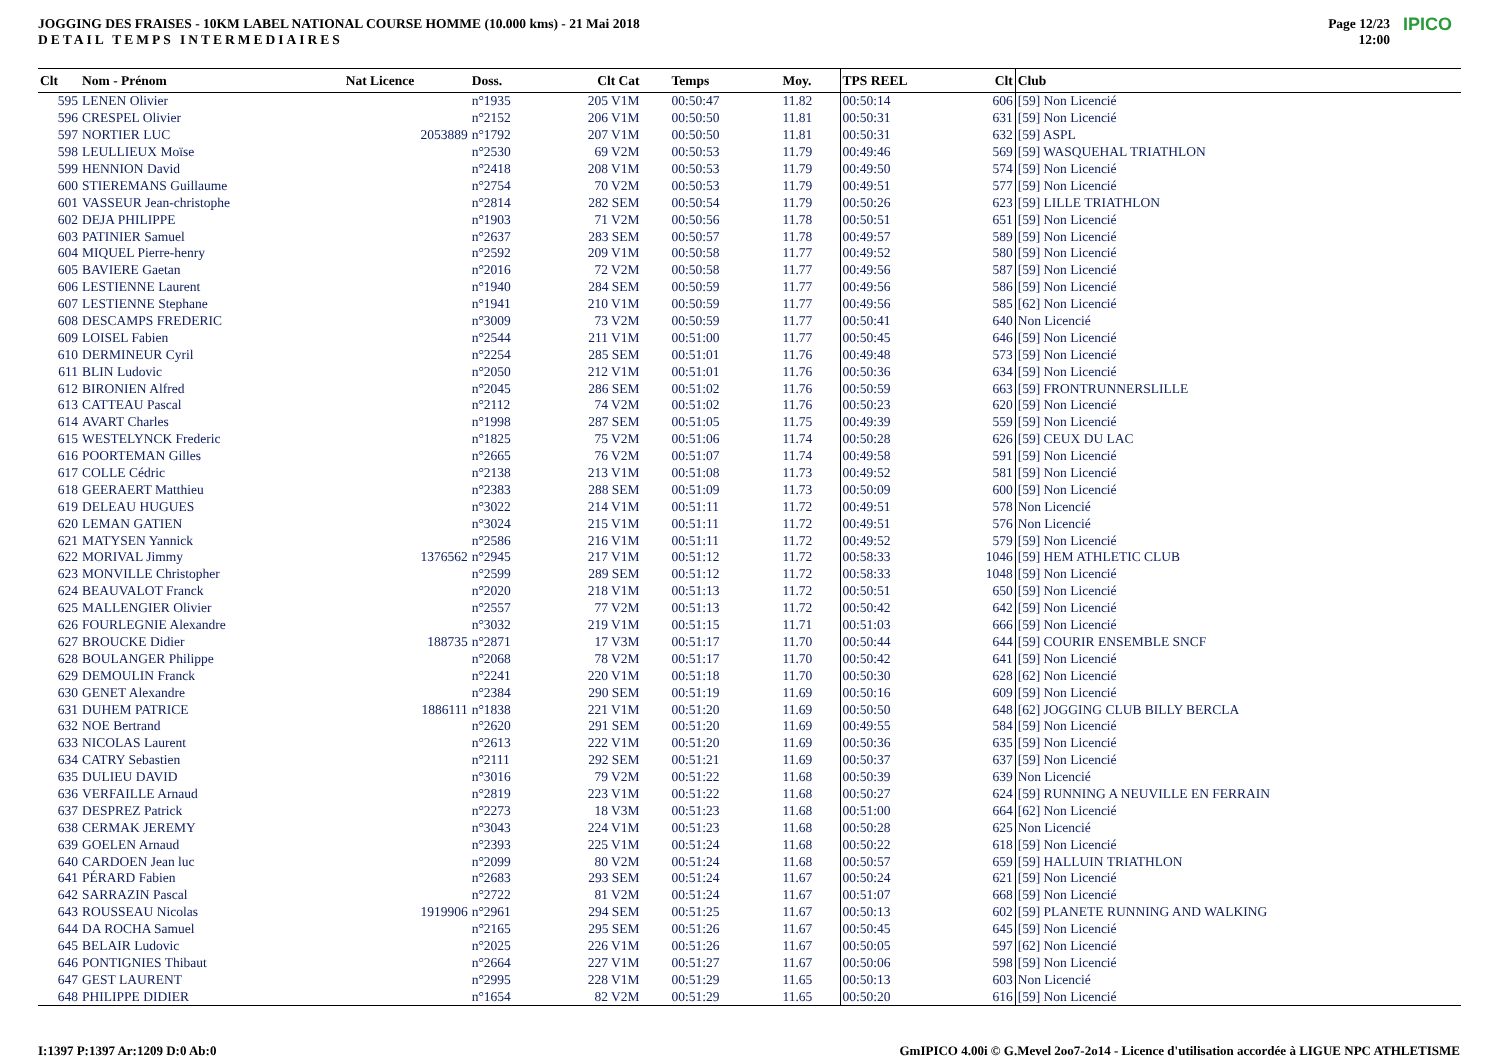JOGGING DES FRAISES - 10KM LABEL NATIONAL COURSE HOMME (10.000 kms) - 21 Mai 2018
DETAIL TEMPS INTERMEDIAIRES
Page 12/23
12:00
IPICO
| Clt | Nom - Prénom | Nat Licence | Doss. | Clt Cat | Temps | Moy. | TPS REEL | Clt | Club |
| --- | --- | --- | --- | --- | --- | --- | --- | --- | --- |
| 595 | LENEN Olivier | | n°1935 | 205 V1M | 00:50:47 | 11.82 | 00:50:14 | 606 | [59] Non Licencié |
| 596 | CRESPEL Olivier | | n°2152 | 206 V1M | 00:50:50 | 11.81 | 00:50:31 | 631 | [59] Non Licencié |
| 597 | NORTIER LUC | 2053889 | n°1792 | 207 V1M | 00:50:50 | 11.81 | 00:50:31 | 632 | [59] ASPL |
| 598 | LEULLIEUX Moïse | | n°2530 | 69 V2M | 00:50:53 | 11.79 | 00:49:46 | 569 | [59] WASQUEHAL TRIATHLON |
| 599 | HENNION David | | n°2418 | 208 V1M | 00:50:53 | 11.79 | 00:49:50 | 574 | [59] Non Licencié |
| 600 | STIEREMANS Guillaume | | n°2754 | 70 V2M | 00:50:53 | 11.79 | 00:49:51 | 577 | [59] Non Licencié |
| 601 | VASSEUR Jean-christophe | | n°2814 | 282 SEM | 00:50:54 | 11.79 | 00:50:26 | 623 | [59] LILLE TRIATHLON |
| 602 | DEJA PHILIPPE | | n°1903 | 71 V2M | 00:50:56 | 11.78 | 00:50:51 | 651 | [59] Non Licencié |
| 603 | PATINIER Samuel | | n°2637 | 283 SEM | 00:50:57 | 11.78 | 00:49:57 | 589 | [59] Non Licencié |
| 604 | MIQUEL Pierre-henry | | n°2592 | 209 V1M | 00:50:58 | 11.77 | 00:49:52 | 580 | [59] Non Licencié |
| 605 | BAVIERE Gaetan | | n°2016 | 72 V2M | 00:50:58 | 11.77 | 00:49:56 | 587 | [59] Non Licencié |
| 606 | LESTIENNE Laurent | | n°1940 | 284 SEM | 00:50:59 | 11.77 | 00:49:56 | 586 | [59] Non Licencié |
| 607 | LESTIENNE Stephane | | n°1941 | 210 V1M | 00:50:59 | 11.77 | 00:49:56 | 585 | [62] Non Licencié |
| 608 | DESCAMPS FREDERIC | | n°3009 | 73 V2M | 00:50:59 | 11.77 | 00:50:41 | 640 | Non Licencié |
| 609 | LOISEL Fabien | | n°2544 | 211 V1M | 00:51:00 | 11.77 | 00:50:45 | 646 | [59] Non Licencié |
| 610 | DERMINEUR Cyril | | n°2254 | 285 SEM | 00:51:01 | 11.76 | 00:49:48 | 573 | [59] Non Licencié |
| 611 | BLIN Ludovic | | n°2050 | 212 V1M | 00:51:01 | 11.76 | 00:50:36 | 634 | [59] Non Licencié |
| 612 | BIRONIEN Alfred | | n°2045 | 286 SEM | 00:51:02 | 11.76 | 00:50:59 | 663 | [59] FRONTRUNNERSLILLE |
| 613 | CATTEAU Pascal | | n°2112 | 74 V2M | 00:51:02 | 11.76 | 00:50:23 | 620 | [59] Non Licencié |
| 614 | AVART Charles | | n°1998 | 287 SEM | 00:51:05 | 11.75 | 00:49:39 | 559 | [59] Non Licencié |
| 615 | WESTELYNCK Frederic | | n°1825 | 75 V2M | 00:51:06 | 11.74 | 00:50:28 | 626 | [59] CEUX DU LAC |
| 616 | POORTEMAN Gilles | | n°2665 | 76 V2M | 00:51:07 | 11.74 | 00:49:58 | 591 | [59] Non Licencié |
| 617 | COLLE Cédric | | n°2138 | 213 V1M | 00:51:08 | 11.73 | 00:49:52 | 581 | [59] Non Licencié |
| 618 | GEERAERT Matthieu | | n°2383 | 288 SEM | 00:51:09 | 11.73 | 00:50:09 | 600 | [59] Non Licencié |
| 619 | DELEAU HUGUES | | n°3022 | 214 V1M | 00:51:11 | 11.72 | 00:49:51 | 578 | Non Licencié |
| 620 | LEMAN GATIEN | | n°3024 | 215 V1M | 00:51:11 | 11.72 | 00:49:51 | 576 | Non Licencié |
| 621 | MATYSEN Yannick | | n°2586 | 216 V1M | 00:51:11 | 11.72 | 00:49:52 | 579 | [59] Non Licencié |
| 622 | MORIVAL Jimmy | 1376562 | n°2945 | 217 V1M | 00:51:12 | 11.72 | 00:58:33 | 1046 | [59] HEM ATHLETIC CLUB |
| 623 | MONVILLE Christopher | | n°2599 | 289 SEM | 00:51:12 | 11.72 | 00:58:33 | 1048 | [59] Non Licencié |
| 624 | BEAUVALOT Franck | | n°2020 | 218 V1M | 00:51:13 | 11.72 | 00:50:51 | 650 | [59] Non Licencié |
| 625 | MALLENGIER Olivier | | n°2557 | 77 V2M | 00:51:13 | 11.72 | 00:50:42 | 642 | [59] Non Licencié |
| 626 | FOURLEGNIE Alexandre | | n°3032 | 219 V1M | 00:51:15 | 11.71 | 00:51:03 | 666 | [59] Non Licencié |
| 627 | BROUCKE Didier | 188735 | n°2871 | 17 V3M | 00:51:17 | 11.70 | 00:50:44 | 644 | [59] COURIR ENSEMBLE SNCF |
| 628 | BOULANGER Philippe | | n°2068 | 78 V2M | 00:51:17 | 11.70 | 00:50:42 | 641 | [59] Non Licencié |
| 629 | DEMOULIN Franck | | n°2241 | 220 V1M | 00:51:18 | 11.70 | 00:50:30 | 628 | [62] Non Licencié |
| 630 | GENET Alexandre | | n°2384 | 290 SEM | 00:51:19 | 11.69 | 00:50:16 | 609 | [59] Non Licencié |
| 631 | DUHEM PATRICE | 1886111 | n°1838 | 221 V1M | 00:51:20 | 11.69 | 00:50:50 | 648 | [62] JOGGING CLUB BILLY BERCLA |
| 632 | NOE Bertrand | | n°2620 | 291 SEM | 00:51:20 | 11.69 | 00:49:55 | 584 | [59] Non Licencié |
| 633 | NICOLAS Laurent | | n°2613 | 222 V1M | 00:51:20 | 11.69 | 00:50:36 | 635 | [59] Non Licencié |
| 634 | CATRY Sebastien | | n°2111 | 292 SEM | 00:51:21 | 11.69 | 00:50:37 | 637 | [59] Non Licencié |
| 635 | DULIEU DAVID | | n°3016 | 79 V2M | 00:51:22 | 11.68 | 00:50:39 | 639 | Non Licencié |
| 636 | VERFAILLE Arnaud | | n°2819 | 223 V1M | 00:51:22 | 11.68 | 00:50:27 | 624 | [59] RUNNING A NEUVILLE EN FERRAIN |
| 637 | DESPREZ Patrick | | n°2273 | 18 V3M | 00:51:23 | 11.68 | 00:51:00 | 664 | [62] Non Licencié |
| 638 | CERMAK JEREMY | | n°3043 | 224 V1M | 00:51:23 | 11.68 | 00:50:28 | 625 | Non Licencié |
| 639 | GOELEN Arnaud | | n°2393 | 225 V1M | 00:51:24 | 11.68 | 00:50:22 | 618 | [59] Non Licencié |
| 640 | CARDOEN Jean luc | | n°2099 | 80 V2M | 00:51:24 | 11.68 | 00:50:57 | 659 | [59] HALLUIN TRIATHLON |
| 641 | PÉRARD Fabien | | n°2683 | 293 SEM | 00:51:24 | 11.67 | 00:50:24 | 621 | [59] Non Licencié |
| 642 | SARRAZIN Pascal | | n°2722 | 81 V2M | 00:51:24 | 11.67 | 00:51:07 | 668 | [59] Non Licencié |
| 643 | ROUSSEAU Nicolas | 1919906 | n°2961 | 294 SEM | 00:51:25 | 11.67 | 00:50:13 | 602 | [59] PLANETE RUNNING AND WALKING |
| 644 | DA ROCHA Samuel | | n°2165 | 295 SEM | 00:51:26 | 11.67 | 00:50:45 | 645 | [59] Non Licencié |
| 645 | BELAIR Ludovic | | n°2025 | 226 V1M | 00:51:26 | 11.67 | 00:50:05 | 597 | [62] Non Licencié |
| 646 | PONTIGNIES Thibaut | | n°2664 | 227 V1M | 00:51:27 | 11.67 | 00:50:06 | 598 | [59] Non Licencié |
| 647 | GEST LAURENT | | n°2995 | 228 V1M | 00:51:29 | 11.65 | 00:50:13 | 603 | Non Licencié |
| 648 | PHILIPPE DIDIER | | n°1654 | 82 V2M | 00:51:29 | 11.65 | 00:50:20 | 616 | [59] Non Licencié |
I:1397 P:1397 Ar:1209 D:0 Ab:0
GmIPICO 4.00i © G.Mevel 2oo7-2o14 - Licence d'utilisation accordée à LIGUE NPC ATHLETISME